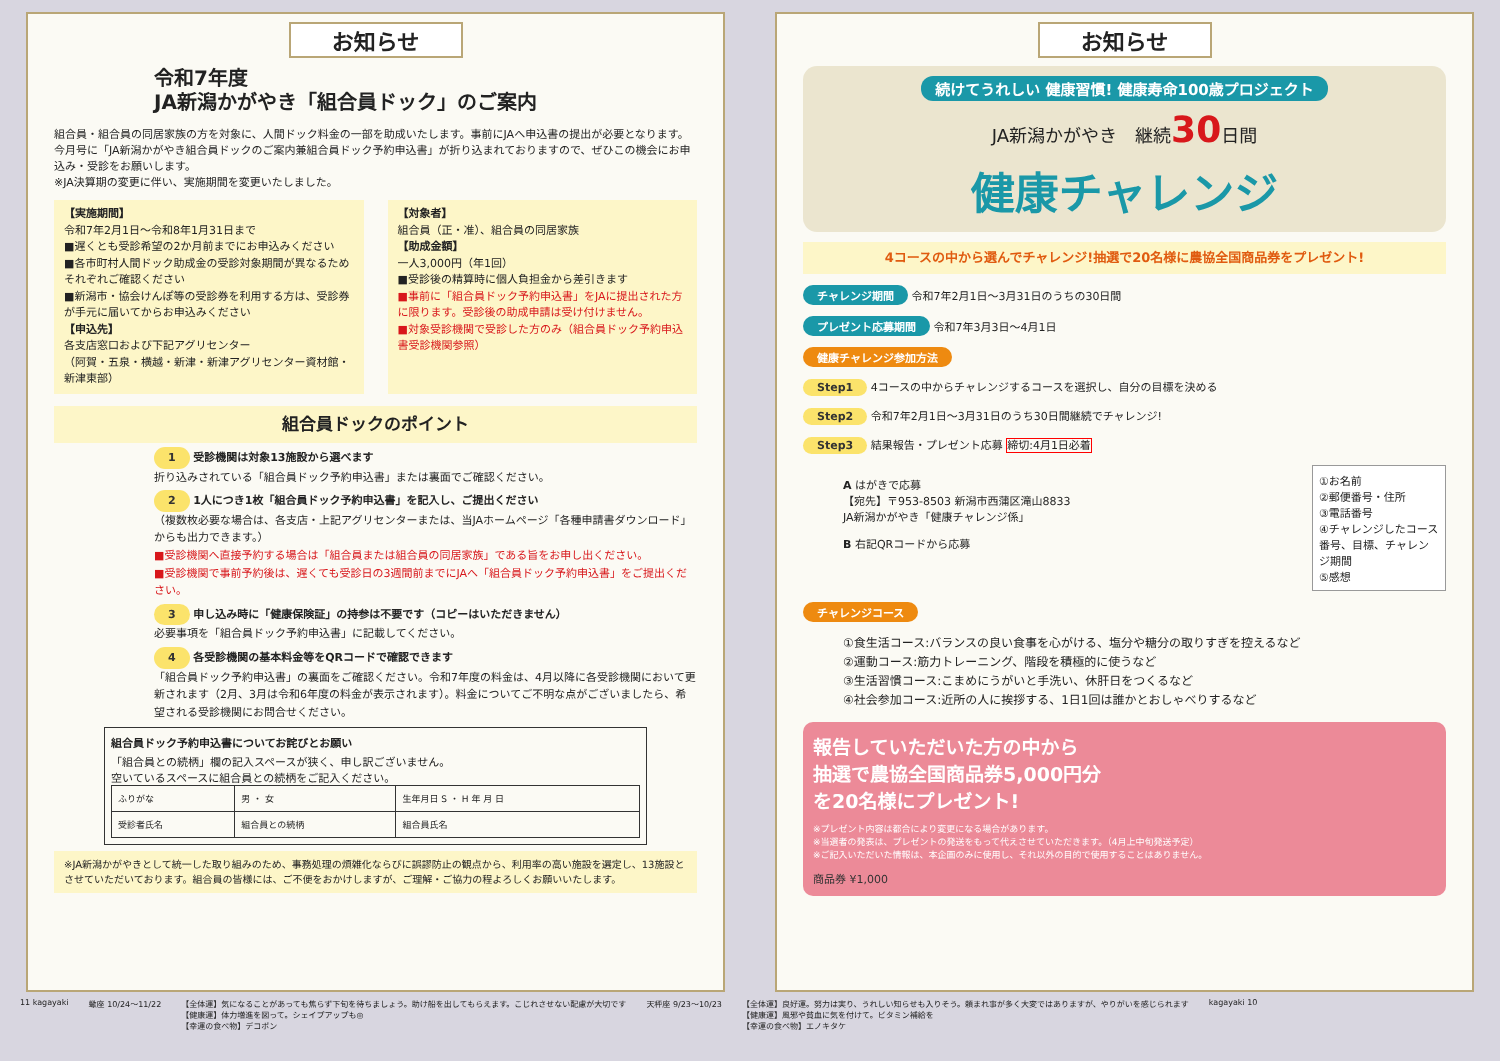お知らせ
令和7年度
JA新潟かがやき「組合員ドック」のご案内
組合員・組合員の同居家族の方を対象に、人間ドック料金の一部を助成いたします。事前にJAへ申込書の提出が必要となります。今月号に「JA新潟かがやき組合員ドックのご案内兼組合員ドック予約申込書」が折り込まれておりますので、ぜひこの機会にお申込み・受診をお願いします。
※JA決算期の変更に伴い、実施期間を変更いたしました。
【実施期間】
令和7年2月1日～令和8年1月31日まで
■遅くとも受診希望の2か月前までにお申込みください
■各市町村人間ドック助成金の受診対象期間が異なるためそれぞれご確認ください
■新潟市・協会けんぽ等の受診券を利用する方は、受診券が手元に届いてからお申込みください
【申込先】
各支店窓口および下記アグリセンター
（阿賀・五泉・横越・新津・新津アグリセンター資材館・新津東部）
【対象者】
組合員（正・准）、組合員の同居家族
【助成金額】
一人3,000円（年1回）
■受診後の精算時に個人負担金から差引きます
■事前に「組合員ドック予約申込書」をJAに提出された方に限ります。受診後の助成申請は受け付けません。
■対象受診機関で受診した方のみ（組合員ドック予約申込書受診機関参照）
組合員ドックのポイント
1 受診機関は対象13施設から選べます
折り込みされている「組合員ドック予約申込書」または裏面でご確認ください。
2 1人につき1枚「組合員ドック予約申込書」を記入し、ご提出ください
（複数枚必要な場合は、各支店・上記アグリセンターまたは、当JAホームページ「各種申請書ダウンロード」からも出力できます。）
■受診機関へ直接予約する場合は「組合員または組合員の同居家族」である旨をお申し出ください。
■受診機関で事前予約後は、遅くても受診日の3週間前までにJAへ「組合員ドック予約申込書」をご提出ください。
3 申し込み時に「健康保険証」の持参は不要です（コピーはいただきません）
必要事項を「組合員ドック予約申込書」に記載してください。
4 各受診機関の基本料金等をQRコードで確認できます
「組合員ドック予約申込書」の裏面をご確認ください。令和7年度の料金は、4月以降に各受診機関において更新されます（2月、3月は令和6年度の料金が表示されます）。料金についてご不明な点がございましたら、希望される受診機関にお問合せください。
組合員ドック予約申込書についてお詫びとお願い
「組合員との続柄」欄の記入スペースが狭く、申し訳ございません。
空いているスペースに組合員との続柄をご記入ください。
| ふりがな | 男 ・ 女 | 生年月日 S ・ H 年 月 日 |
| 受診者氏名 | 組合員との続柄 | 組合員氏名 |
※JA新潟かがやきとして統一した取り組みのため、事務処理の煩雑化ならびに誤謬防止の観点から、利用率の高い施設を選定し、13施設とさせていただいております。組合員の皆様には、ご不便をおかけしますが、ご理解・ご協力の程よろしくお願いいたします。
お知らせ
続けてうれしい 健康習慣! 健康寿命100歳プロジェクト
JA新潟かがやき　継続30日間
健康チャレンジ
4コースの中から選んでチャレンジ!抽選で20名様に農協全国商品券をプレゼント!
チャレンジ期間 令和7年2月1日～3月31日のうちの30日間
プレゼント応募期間 令和7年3月3日～4月1日
健康チャレンジ参加方法
Step1 4コースの中からチャレンジするコースを選択し、自分の目標を決める
Step2 令和7年2月1日～3月31日のうち30日間継続でチャレンジ!
Step3 結果報告・プレゼント応募 締切:4月1日必着
A はがきで応募
【宛先】〒953-8503 新潟市西蒲区滝山8833
JA新潟かがやき「健康チャレンジ係」
B 右記QRコードから応募
①お名前
②郵便番号・住所
③電話番号
④チャレンジしたコース番号、目標、チャレンジ期間
⑤感想
チャレンジコース
①食生活コース:バランスの良い食事を心がける、塩分や糖分の取りすぎを控えるなど
②運動コース:筋力トレーニング、階段を積極的に使うなど
③生活習慣コース:こまめにうがいと手洗い、休肝日をつくるなど
④社会参加コース:近所の人に挨拶する、1日1回は誰かとおしゃべりするなど
報告していただいた方の中から
抽選で農協全国商品券5,000円分
を20名様にプレゼント!
※プレゼント内容は都合により変更になる場合があります。
※当選者の発表は、プレゼントの発送をもって代えさせていただきます。（4月上中旬発送予定）
※ご記入いただいた情報は、本企画のみに使用し、それ以外の目的で使用することはありません。
商品券 ¥1,000
11 kagayaki 蠍座 10/24～11/22 【全体運】気になることがあっても焦らず下旬を待ちましょう。助け船を出してもらえます。こじれさせない配慮が大切です
【健康運】体力増進を図って。シェイプアップも◎
【幸運の食べ物】デコポン 天秤座 9/23～10/23 【全体運】良好運。努力は実り、うれしい知らせも入りそう。頼まれ事が多く大変ではありますが、やりがいを感じられます
【健康運】風邪や貧血に気を付けて。ビタミン補給を
【幸運の食べ物】エノキタケ kagayaki 10